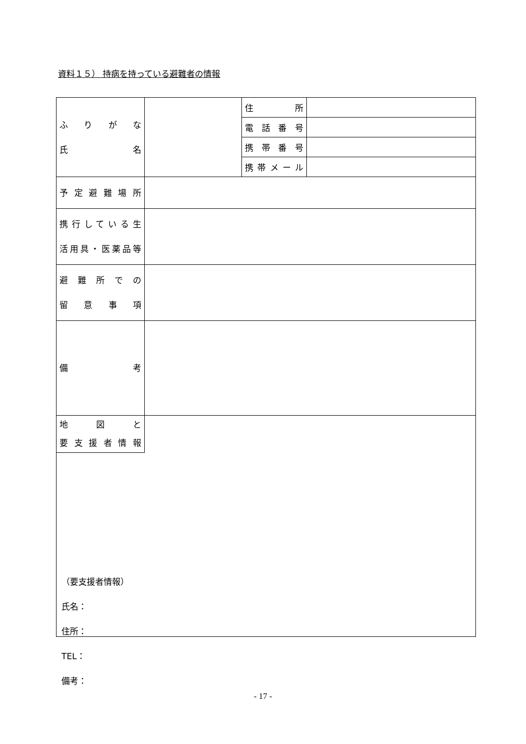資料１５） 持病を持っている避難者の情報
| ふりがな 氏 名 | | 住 所 | |
| | | 電話番号 | |
| | | 携帯番号 | |
| | | 携帯メール | |
| 予定避難場所 | | | |
| 携行している生 活用具・医薬品等 | | | |
| 避難所での 留 意 事 項 | | | |
| 備 考 | | | |
地　図　と
要支援者情報
（要支援者情報）
氏名：
住所：
TEL：
備考：
- 17 -